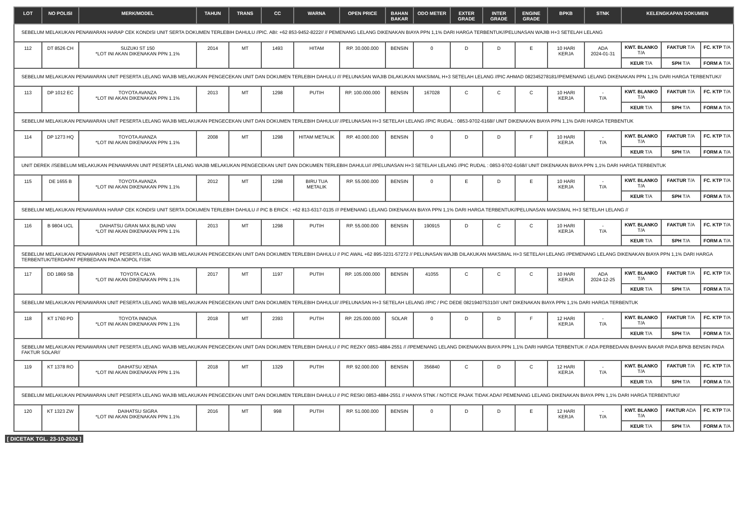| LOT | NO POLISI | MERK/MODEL | TAHUN | TRANS | CC | WARNA | OPEN PRICE | BAHAN BAKAR | ODO METER | EXTER GRADE | INTER GRADE | ENGINE GRADE | BPKB | STNK | KELENGKAPAN DOKUMEN | | |
| --- | --- | --- | --- | --- | --- | --- | --- | --- | --- | --- | --- | --- | --- | --- | --- | --- | --- |
| SEBELUM MELAKUKAN PENAWARAN HARAP CEK KONDISI UNIT SERTA DOKUMEN TERLEBIH DAHULU //PIC. ABI: +62 853-9452-8222// // PEMENANG LELANG DIKENAKAN BIAYA PPN 1,1% DARI HARGA TERBENTUK//PELUNASAN WAJIB H+3 SETELAH LELANG | | | | | | | | | | | | | | | | | |
| 112 | DT 8526 CH | SUZUKI ST 150 *LOT INI AKAN DIKENAKAN PPN 1.1% | 2014 | MT | 1493 | HITAM | RP. 30.000.000 | BENSIN | 0 | D | D | E | 10 HARI KERJA | ADA 2024-01-31 | KWT. BLANKO T/A | FAKTUR T/A | FC. KTP T/A |
| | | | | | | | | | | | | | | | KEUR T/A | SPH T/A | FORM A T/A |
| SEBELUM MELAKUKAN PENAWARAN UNIT PESERTA LELANG WAJIB MELAKUKAN PENGECEKAN UNIT DAN DOKUMEN TERLEBIH DAHULU /// PELUNASAN WAJIB DILAKUKAN MAKSIMAL H+3 SETELAH LELANG //PIC AHMAD 082345278181//PEMENANG LELANG DIKENAKAN PPN 1,1% DARI HARGA TERBENTUK// | | | | | | | | | | | | | | | | | |
| 113 | DP 1012 EC | TOYOTA AVANZA *LOT INI AKAN DIKENAKAN PPN 1.1% | 2013 | MT | 1298 | PUTIH | RP. 100.000.000 | BENSIN | 167028 | C | C | C | 10 HARI KERJA | - T/A | KWT. BLANKO T/A | FAKTUR T/A | FC. KTP T/A |
| | | | | | | | | | | | | | | | KEUR T/A | SPH T/A | FORM A T/A |
| SEBELUM MELAKUKAN PENAWARAN UNIT PESERTA LELANG WAJIB MELAKUKAN PENGECEKAN UNIT DAN DOKUMEN TERLEBIH DAHULU// //PELUNASAN H+3 SETELAH LELANG //PIC RUDAL : 0853-9702-6168// UNIT DIKENAKAN BIAYA PPN 1,1% DARI HARGA TERBENTUK | | | | | | | | | | | | | | | | | |
| 114 | DP 1273 HQ | TOYOTA AVANZA *LOT INI AKAN DIKENAKAN PPN 1.1% | 2008 | MT | 1298 | HITAM METALIK | RP. 40.000.000 | BENSIN | 0 | D | D | F | 10 HARI KERJA | - T/A | KWT. BLANKO T/A | FAKTUR T/A | FC. KTP T/A |
| | | | | | | | | | | | | | | | KEUR T/A | SPH T/A | FORM A T/A |
| UNIT DEREK //SEBELUM MELAKUKAN PENAWARAN UNIT PESERTA LELANG WAJIB MELAKUKAN PENGECEKAN UNIT DAN DOKUMEN TERLEBIH DAHULU// //PELUNASAN H+3 SETELAH LELANG //PIC RUDAL : 0853-9702-6168// UNIT DIKENAKAN BIAYA PPN 1,1% DARI HARGA TERBENTUK | | | | | | | | | | | | | | | | | |
| 115 | DE 1655 B | TOYOTA AVANZA *LOT INI AKAN DIKENAKAN PPN 1.1% | 2012 | MT | 1298 | BIRU TUA METALIK | RP. 55.000.000 | BENSIN | 0 | E | D | E | 10 HARI KERJA | - T/A | KWT. BLANKO T/A | FAKTUR T/A | FC. KTP T/A |
| | | | | | | | | | | | | | | | KEUR T/A | SPH T/A | FORM A T/A |
| SEBELUM MELAKUKAN PENAWARAN HARAP CEK KONDISI UNIT SERTA DOKUMEN TERLEBIH DAHULU // PIC B ERICK : +62 813-6317-0135 /// PEMENANG LELANG DIKENAKAN BIAYA PPN 1,1% DARI HARGA TERBENTUK//PELUNASAN MAKSIMAL H+3 SETELAH LELANG // | | | | | | | | | | | | | | | | | |
| 116 | B 9804 UCL | DAIHATSU GRAN MAX BLIND VAN *LOT INI AKAN DIKENAKAN PPN 1.1% | 2013 | MT | 1298 | PUTIH | RP. 55.000.000 | BENSIN | 190915 | D | C | C | 10 HARI KERJA | - T/A | KWT. BLANKO T/A | FAKTUR T/A | FC. KTP T/A |
| | | | | | | | | | | | | | | | KEUR T/A | SPH T/A | FORM A T/A |
| SEBELUM MELAKUKAN PENAWARAN UNIT PESERTA LELANG WAJIB MELAKUKAN PENGECEKAN UNIT DAN DOKUMEN TERLEBIH DAHULU // PIC AWAL +62 895-3231-57272 // PELUNASAN WAJIB DILAKUKAN MAKSIMAL H+3 SETELAH LELANG //PEMENANG LELANG DIKENAKAN BIAYA PPN 1,1% DARI HARGA TERBENTUK/TERDAPAT PERBEDAAN PADA NOPOL FISIK | | | | | | | | | | | | | | | | | |
| 117 | DD 1869 SB | TOYOTA CALYA *LOT INI AKAN DIKENAKAN PPN 1.1% | 2017 | MT | 1197 | PUTIH | RP. 105.000.000 | BENSIN | 41055 | C | C | C | 10 HARI KERJA | ADA 2024-12-25 | KWT. BLANKO T/A | FAKTUR T/A | FC. KTP T/A |
| | | | | | | | | | | | | | | | KEUR T/A | SPH T/A | FORM A T/A |
| SEBELUM MELAKUKAN PENAWARAN UNIT PESERTA LELANG WAJIB MELAKUKAN PENGECEKAN UNIT DAN DOKUMEN TERLEBIH DAHULU// //PELUNASAN H+3 SETELAH LELANG //PIC / PIC DEDE 082194075310/// UNIT DIKENAKAN BIAYA PPN 1,1% DARI HARGA TERBENTUK | | | | | | | | | | | | | | | | | |
| 118 | KT 1760 PD | TOYOTA INNOVA *LOT INI AKAN DIKENAKAN PPN 1.1% | 2018 | MT | 2393 | PUTIH | RP. 225.000.000 | SOLAR | 0 | D | D | F | 12 HARI KERJA | - T/A | KWT. BLANKO T/A | FAKTUR T/A | FC. KTP T/A |
| | | | | | | | | | | | | | | | KEUR T/A | SPH T/A | FORM A T/A |
| SEBELUM MELAKUKAN PENAWARAN UNIT PESERTA LELANG WAJIB MELAKUKAN PENGECEKAN UNIT DAN DOKUMEN TERLEBIH DAHULU // PIC REZKY 0853-4884-2551 // //PEMENANG LELANG DIKENAKAN BIAYA PPN 1,1% DARI HARGA TERBENTUK // ADA PERBEDAAN BAHAN BAKAR PADA BPKB BENSIN PADA FAKTUR SOLAR// | | | | | | | | | | | | | | | | | |
| 119 | KT 1378 RO | DAIHATSU XENIA *LOT INI AKAN DIKENAKAN PPN 1.1% | 2018 | MT | 1329 | PUTIH | RP. 92.000.000 | BENSIN | 356840 | C | D | C | 12 HARI KERJA | - T/A | KWT. BLANKO T/A | FAKTUR T/A | FC. KTP T/A |
| | | | | | | | | | | | | | | | KEUR T/A | SPH T/A | FORM A T/A |
| SEBELUM MELAKUKAN PENAWARAN UNIT PESERTA LELANG WAJIB MELAKUKAN PENGECEKAN UNIT DAN DOKUMEN TERLEBIH DAHULU // PIC RESKI 0853-4884-2551 // HANYA STNK / NOTICE PAJAK TIDAK ADA// PEMENANG LELANG DIKENAKAN BIAYA PPN 1,1% DARI HARGA TERBENTUK// | | | | | | | | | | | | | | | | | |
| 120 | KT 1323 ZW | DAIHATSU SIGRA *LOT INI AKAN DIKENAKAN PPN 1.1% | 2016 | MT | 998 | PUTIH | RP. 51.000.000 | BENSIN | 0 | D | D | E | 12 HARI KERJA | - T/A | KWT. BLANKO T/A | FAKTUR ADA | FC. KTP T/A |
| | | | | | | | | | | | | | | | KEUR T/A | SPH T/A | FORM A T/A |
[ DICETAK TGL. 23-10-2024 ]